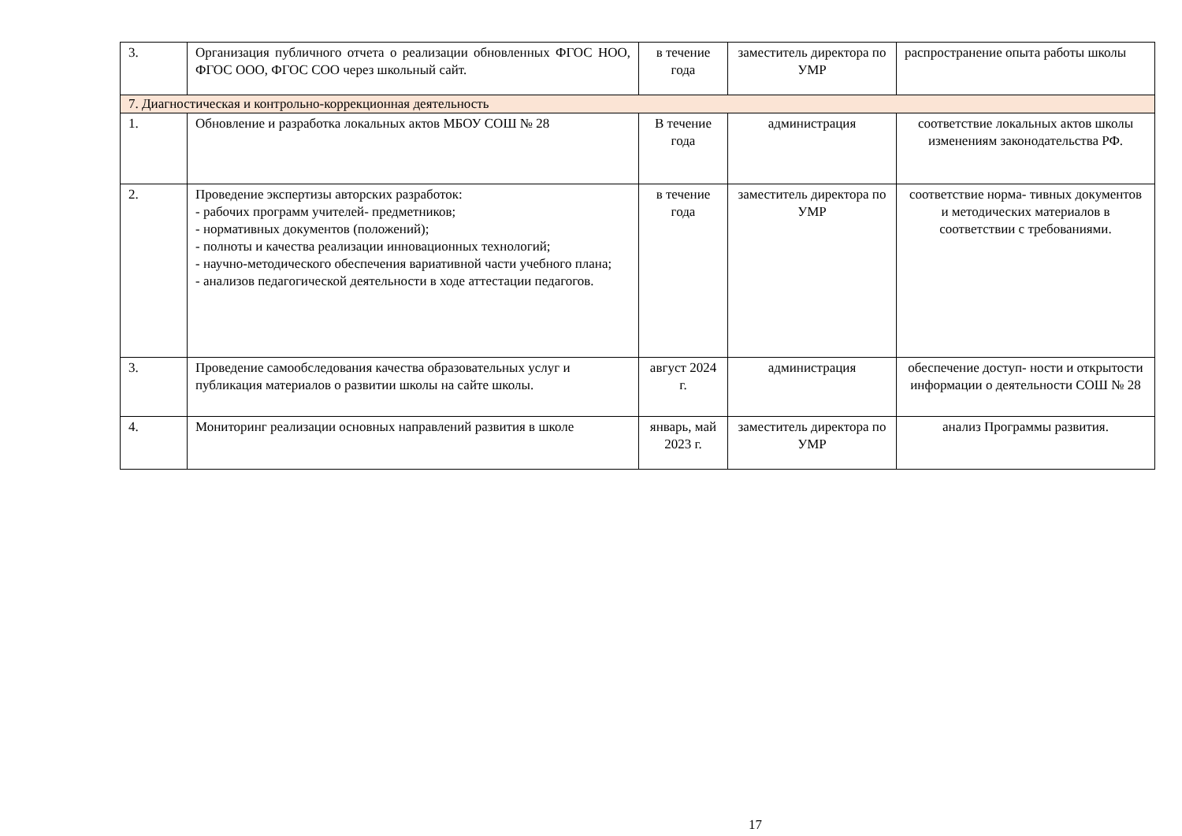| 3. | Организация публичного отчета о реализации обновленных ФГОС НОО, ФГОС ООО, ФГОС СОО через школьный сайт. | в течение года | заместитель директора по УМР | распространение опыта работы школы |
| 7. Диагностическая и контрольно-коррекционная деятельность | | | | |
| 1. | Обновление и разработка локальных актов МБОУ СОШ № 28 | В течение года | администрация | соответствие локальных актов школы изменениям законодательства РФ. |
| 2. | Проведение экспертизы авторских разработок: - рабочих программ учителей- предметников; - нормативных документов (положений); - полноты и качества реализации инновационных технологий; - научно-методического обеспечения вариативной части учебного плана; - анализов педагогической деятельности в ходе аттестации педагогов. | в течение года | заместитель директора по УМР | соответствие норма- тивных документов и методических материалов в соответствии с требованиями. |
| 3. | Проведение самообследования качества образовательных услуг и публикация материалов о развитии школы на сайте школы. | август 2024 г. | администрация | обеспечение доступ- ности и открытости информации о деятельности СОШ № 28 |
| 4. | Мониторинг реализации основных направлений развития в школе | январь, май 2023 г. | заместитель директора по УМР | анализ Программы развития. |
17